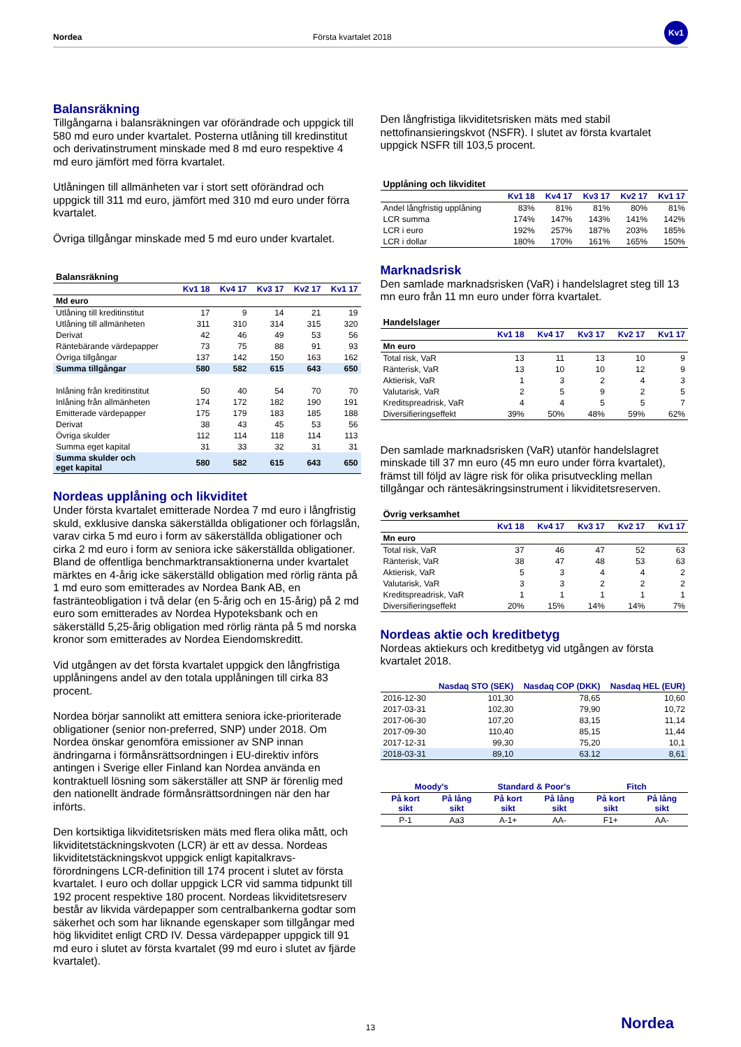Nordea Första kvartalet 2018
Kv1
Balansräkning
Tillgångarna i balansräkningen var oförändrade och uppgick till 580 md euro under kvartalet. Posterna utlåning till kredinstitut och derivatinstrument minskade med 8 md euro respektive 4 md euro jämfört med förra kvartalet.
Utlåningen till allmänheten var i stort sett oförändrad och uppgick till 311 md euro, jämfört med 310 md euro under förra kvartalet.
Övriga tillgångar minskade med 5 md euro under kvartalet.
| Balansräkning | | | | | |
| --- | --- | --- | --- | --- | --- |
| | Kv1 18 | Kv4 17 | Kv3 17 | Kv2 17 | Kv1 17 |
| Md euro | | | | | |
| Utlåning till kreditinstitut | 17 | 9 | 14 | 21 | 19 |
| Utlåning till allmänheten | 311 | 310 | 314 | 315 | 320 |
| Derivat | 42 | 46 | 49 | 53 | 56 |
| Räntebärande värdepapper | 73 | 75 | 88 | 91 | 93 |
| Övriga tillgångar | 137 | 142 | 150 | 163 | 162 |
| Summa tillgångar | 580 | 582 | 615 | 643 | 650 |
| Inlåning från kreditinstitut | 50 | 40 | 54 | 70 | 70 |
| Inlåning från allmänheten | 174 | 172 | 182 | 190 | 191 |
| Emitterade värdepapper | 175 | 179 | 183 | 185 | 188 |
| Derivat | 38 | 43 | 45 | 53 | 56 |
| Övriga skulder | 112 | 114 | 118 | 114 | 113 |
| Summa eget kapital | 31 | 33 | 32 | 31 | 31 |
| Summa skulder och eget kapital | 580 | 582 | 615 | 643 | 650 |
Nordeas upplåning och likviditet
Under första kvartalet emitterade Nordea 7 md euro i långfristig skuld, exklusive danska säkerställda obligationer och förlagslån, varav cirka 5 md euro i form av säkerställda obligationer och cirka 2 md euro i form av seniora icke säkerställda obligationer. Bland de offentliga benchmarktransaktionerna under kvartalet märktes en 4-årig icke säkerställd obligation med rörlig ränta på 1 md euro som emitterades av Nordea Bank AB, en fasträntеobligation i två delar (en 5-årig och en 15-årig) på 2 md euro som emitterades av Nordea Hypoteksbank och en säkerställd 5,25-årig obligation med rörlig ränta på 5 md norska kronor som emitterades av Nordea Eiendomskreditt.
Vid utgången av det första kvartalet uppgick den långfristiga upplåningens andel av den totala upplåningen till cirka 83 procent.
Nordea börjar sannolikt att emittera seniora icke-prioriterade obligationer (senior non-preferred, SNP) under 2018. Om Nordea önskar genomföra emissioner av SNP innan ändringarna i förmånsrättsordningen i EU-direktiv införs antingen i Sverige eller Finland kan Nordea använda en kontraktuell lösning som säkerställer att SNP är förenlig med den nationellt ändrade förmånsrättsordningen när den har införts.
Den kortsiktiga likviditetsrisken mäts med flera olika mått, och likviditetstäckningskvoten (LCR) är ett av dessa. Nordeas likviditetstäckningskvot uppgick enligt kapitalkravs-förordningens LCR-definition till 174 procent i slutet av första kvartalet. I euro och dollar uppgick LCR vid samma tidpunkt till 192 procent respektive 180 procent. Nordeas likviditetsreserv består av likvida värdepapper som centralbankerna godtar som säkerhet och som har liknande egenskaper som tillgångar med hög likviditet enligt CRD IV. Dessa värdepapper uppgick till 91 md euro i slutet av första kvartalet (99 md euro i slutet av fjärde kvartalet).
Den långfristiga likviditetsrisken mäts med stabil nettofinansieringskvot (NSFR). I slutet av första kvartalet uppgick NSFR till 103,5 procent.
| Upplåning och likviditet | | | | | |
| --- | --- | --- | --- | --- | --- |
| | Kv1 18 | Kv4 17 | Kv3 17 | Kv2 17 | Kv1 17 |
| Andel långfristig upplåning | 83% | 81% | 81% | 80% | 81% |
| LCR summa | 174% | 147% | 143% | 141% | 142% |
| LCR i euro | 192% | 257% | 187% | 203% | 185% |
| LCR i dollar | 180% | 170% | 161% | 165% | 150% |
Marknadsrisk
Den samlade marknadsrisken (VaR) i handelslagret steg till 13 mn euro från 11 mn euro under förra kvartalet.
| Handelslager | | | | | |
| --- | --- | --- | --- | --- | --- |
| | Kv1 18 | Kv4 17 | Kv3 17 | Kv2 17 | Kv1 17 |
| Mn euro | | | | | |
| Total risk, VaR | 13 | 11 | 13 | 10 | 9 |
| Ränterisk, VaR | 13 | 10 | 10 | 12 | 9 |
| Aktierisk, VaR | 1 | 3 | 2 | 4 | 3 |
| Valutarisk, VaR | 2 | 5 | 9 | 2 | 5 |
| Kreditspreadrisk, VaR | 4 | 4 | 5 | 5 | 7 |
| Diversifieringseffekt | 39% | 50% | 48% | 59% | 62% |
Den samlade marknadsrisken (VaR) utanför handelslagret minskade till 37 mn euro (45 mn euro under förra kvartalet), främst till följd av lägre risk för olika prisutveckling mellan tillgångar och räntesäkringsinstrument i likviditetsreserven.
| Övrig verksamhet | | | | | |
| --- | --- | --- | --- | --- | --- |
| | Kv1 18 | Kv4 17 | Kv3 17 | Kv2 17 | Kv1 17 |
| Mn euro | | | | | |
| Total risk, VaR | 37 | 46 | 47 | 52 | 63 |
| Ränterisk, VaR | 38 | 47 | 48 | 53 | 63 |
| Aktierisk, VaR | 5 | 3 | 4 | 4 | 2 |
| Valutarisk, VaR | 3 | 3 | 2 | 2 | 2 |
| Kreditspreadrisk, VaR | 1 | 1 | 1 | 1 | 1 |
| Diversifieringseffekt | 20% | 15% | 14% | 14% | 7% |
Nordeas aktie och kreditbetyg
Nordeas aktiekurs och kreditbetyg vid utgången av första kvartalet 2018.
| | Nasdaq STO (SEK) | Nasdaq COP (DKK) | Nasdaq HEL (EUR) |
| --- | --- | --- | --- |
| 2016-12-30 | 101,30 | 78,65 | 10,60 |
| 2017-03-31 | 102,30 | 79,90 | 10,72 |
| 2017-06-30 | 107,20 | 83,15 | 11,14 |
| 2017-09-30 | 110,40 | 85,15 | 11,44 |
| 2017-12-31 | 99,30 | 75,20 | 10,1 |
| 2018-03-31 | 89,10 | 63.12 | 8,61 |
| Moody's | | Standard & Poor's | | Fitch | |
| --- | --- | --- | --- | --- | --- |
| På kort sikt | På lång sikt | På kort sikt | På lång sikt | På kort sikt | På lång sikt |
| P-1 | Aa3 | A-1+ | AA- | F1+ | AA- |
13 Nordea